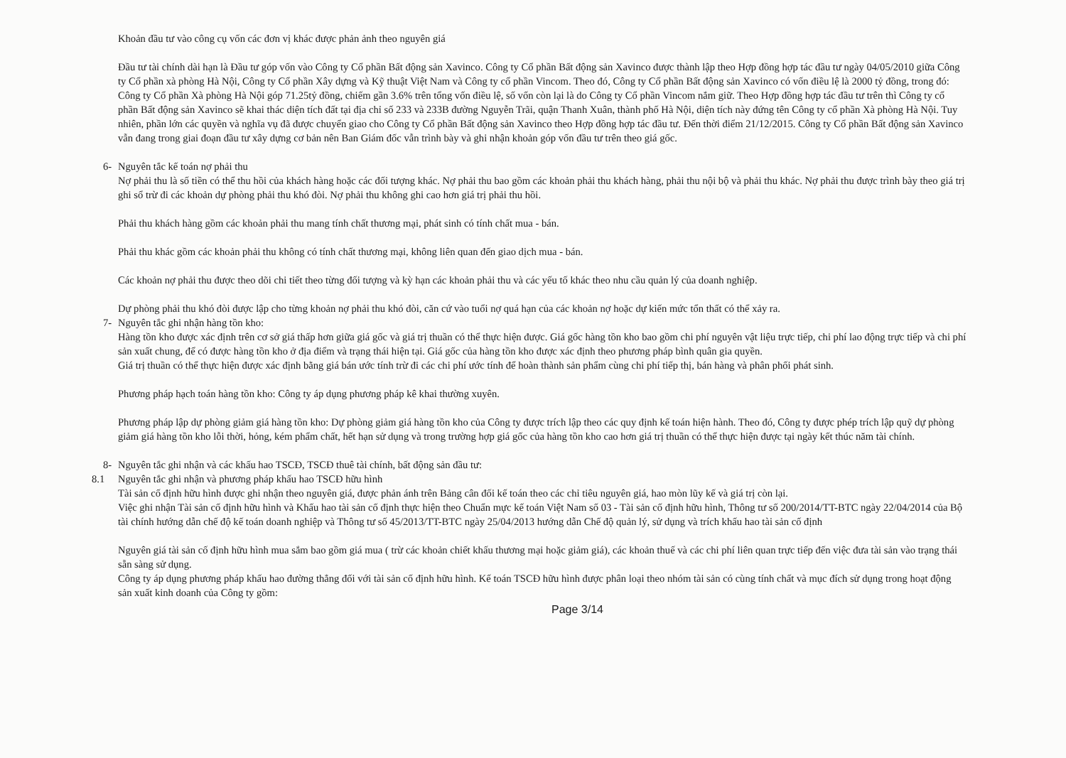Khoản đầu tư vào công cụ vốn các đơn vị khác được phản ảnh theo nguyên giá
Đầu tư tài chính dài hạn là Đầu tư góp vốn vào Công ty Cổ phần Bất động sản Xavinco. Công ty Cổ phần Bất động sản Xavinco được thành lập theo Hợp đồng hợp tác đầu tư ngày 04/05/2010 giữa Công ty Cổ phần xà phòng Hà Nội, Công ty Cổ phần Xây dựng và Kỹ thuật Việt Nam và Công ty cổ phần Vincom. Theo đó, Công ty Cổ phần Bất động sản Xavinco có vốn điều lệ là 2000 tỷ đồng, trong đó: Công ty Cổ phần Xà phòng Hà Nội góp 71.25tỷ đồng, chiếm gần 3.6% trên tổng vốn điều lệ, số vốn còn lại là do Công ty Cổ phần Vincom nắm giữ. Theo Hợp đồng hợp tác đầu tư trên thì Công ty cổ phần Bất động sản Xavinco sẽ khai thác diện tích đất tại địa chỉ số 233 và 233B đường Nguyễn Trãi, quận Thanh Xuân, thành phố Hà Nội, diện tích này đứng tên Công ty cổ phần Xà phòng Hà Nội. Tuy nhiên, phần lớn các quyền và nghĩa vụ đã được chuyển giao cho Công ty Cổ phần Bất động sản Xavinco theo Hợp đồng hợp tác đầu tư. Đến thời điểm 21/12/2015. Công ty Cổ phần Bất động sản Xavinco vẫn đang trong giai đoạn đầu tư xây dựng cơ bản nên Ban Giám đốc vẫn trình bày và ghi nhận khoản góp vốn đầu tư trên theo giá gốc.
6- Nguyên tắc kế toán nợ phải thu
Nợ phải thu là số tiền có thể thu hồi của khách hàng hoặc các đối tượng khác. Nợ phải thu bao gồm các khoản phải thu khách hàng, phải thu nội bộ và phải thu khác. Nợ phải thu được trình bày theo giá trị ghi sổ trừ đi các khoản dự phòng phải thu khó đòi. Nợ phải thu không ghi cao hơn giá trị phải thu hồi.
Phải thu khách hàng gồm các khoản phải thu mang tính chất thương mại, phát sinh có tính chất mua - bán.
Phải thu khác gồm các khoản phải thu không có tính chất thương mại, không liên quan đến giao dịch mua - bán.
Các khoản nợ phải thu được theo dõi chi tiết theo từng đối tượng và kỳ hạn các khoản phải thu và các yếu tố khác theo nhu cầu quản lý của doanh nghiệp.
Dự phòng phải thu khó đòi được lập cho từng khoản nợ phải thu khó đòi, căn cứ vào tuổi nợ quá hạn của các khoản nợ hoặc dự kiến mức tổn thất có thể xảy ra.
7- Nguyên tắc ghi nhận hàng tồn kho:
Hàng tồn kho được xác định trên cơ sở giá thấp hơn giữa giá gốc và giá trị thuần có thể thực hiện được. Giá gốc hàng tồn kho bao gồm chi phí nguyên vật liệu trực tiếp, chi phí lao động trực tiếp và chi phí sản xuất chung, để có được hàng tồn kho ở địa điểm và trạng thái hiện tại. Giá gốc của hàng tồn kho được xác định theo phương pháp bình quân gia quyền.
Giá trị thuần có thể thực hiện được xác định bằng giá bán ước tính trừ đi các chi phí ước tính để hoàn thành sản phẩm cùng chi phí tiếp thị, bán hàng và phân phối phát sinh.
Phương pháp hạch toán hàng tồn kho: Công ty áp dụng phương pháp kê khai thường xuyên.
Phương pháp lập dự phòng giảm giá hàng tồn kho: Dự phòng giảm giá hàng tồn kho của Công ty được trích lập theo các quy định kế toán hiện hành. Theo đó, Công ty được phép trích lập quỹ dự phòng giảm giá hàng tồn kho lỗi thời, hỏng, kém phẩm chất, hết hạn sử dụng và trong trường hợp giá gốc của hàng tồn kho cao hơn giá trị thuần có thể thực hiện được tại ngày kết thúc năm tài chính.
8- Nguyên tắc ghi nhận và các khấu hao TSCĐ, TSCĐ thuê tài chính, bất động sản đầu tư:
8.1 Nguyên tắc ghi nhận và phương pháp khấu hao TSCĐ hữu hình
Tài sản cố định hữu hình được ghi nhận theo nguyên giá, được phản ánh trên Bảng cân đối kế toán theo các chỉ tiêu nguyên giá, hao mòn lũy kế và giá trị còn lại.
Việc ghi nhận Tài sản cố định hữu hình và Khấu hao tài sản cố định thực hiện theo Chuẩn mực kế toán Việt Nam số 03 - Tài sản cố định hữu hình, Thông tư số 200/2014/TT-BTC ngày 22/04/2014 của Bộ tài chính hướng dẫn chế độ kế toán doanh nghiệp và Thông tư số 45/2013/TT-BTC ngày 25/04/2013 hướng dẫn Chế độ quản lý, sử dụng và trích khấu hao tài sản cố định
Nguyên giá tài sản cố định hữu hình mua sắm bao gồm giá mua ( trừ các khoản chiết khấu thương mại hoặc giảm giá), các khoản thuế và các chi phí liên quan trực tiếp đến việc đưa tài sản vào trạng thái sẵn sàng sử dụng.
Công ty áp dụng phương pháp khấu hao đường thẳng đối với tài sản cố định hữu hình. Kế toán TSCĐ hữu hình được phân loại theo nhóm tài sản có cùng tính chất và mục đích sử dụng trong hoạt động sản xuất kinh doanh của Công ty gồm:
Page 3/14